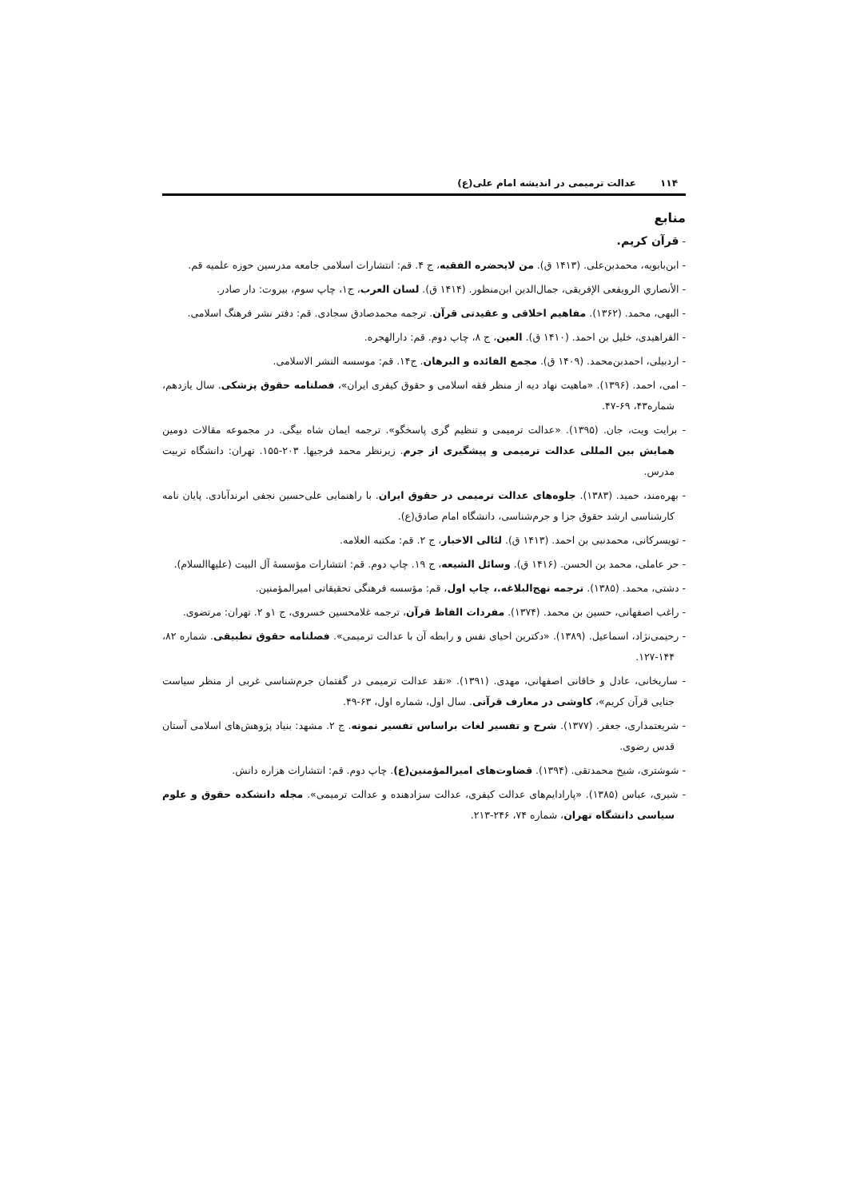۱۱۴ عدالت ترمیمی در اندیشه امام علی(ع)
منابع
- قرآن کریم.
- ابن‌بابویه، محمدبن‌علی. (۱۴۱۳ ق). من لایحضره الفقیه، ج ۴. قم: انتشارات اسلامی جامعه مدرسین حوزه علمیه قم.
- الأنصاري الرويفعی الإفريقی، جمال‌الدين ابن‌منظور. (۱۴۱۴ ق). لسان العرب، ج۱، چاپ سوم، بیروت: دار صادر.
- البهی، محمد. (۱۳۶۲). مفاهیم اخلاقی و عقیدتی قرآن. ترجمه محمدصادق سجادی. قم: دفتر نشر فرهنگ اسلامی.
- الفراهیدی، خلیل بن احمد. (۱۴۱۰ ق). العین، ج ۸، چاپ دوم. قم: دارالهجره.
- اردبیلی، احمدبن‌محمد. (۱۴۰۹ ق). مجمع الفائده و البرهان. ج۱۴. قم: موسسه النشر الاسلامی.
- امی، احمد. (۱۳۹۶). «ماهیت نهاد دیه از منظر فقه اسلامی و حقوق کیفری ایران»، فصلنامه حقوق پزشکی. سال یازدهم، شماره۴۳، ۶۹-۴۷.
- برایت ویت، جان. (۱۳۹۵). «عدالت ترمیمی و تنظیم گری پاسخگو». ترجمه ایمان شاه بیگی. در مجموعه مقالات دومین همایش بین المللی عدالت ترمیمی و پیشگیری از جرم. زیرنظر محمد فرجیها. ۲۰۳-۱۵۵. تهران: دانشگاه تربیت مدرس.
- بهره‌مند، حمید. (۱۳۸۳). جلوه‌های عدالت ترمیمی در حقوق ایران. با راهنمایی علی‌حسین نجفی ابرندآبادی. پایان نامه کارشناسی ارشد حقوق جزا و جرم‌شناسی، دانشگاه امام صادق(ع).
- تویسرکانی، محمدنبی بن احمد. (۱۴۱۳ ق). لئالی الاخبار، ج ۲. قم: مکتبه العلامه.
- حر عاملی، محمد بن الحسن. (۱۴۱۶ ق). وسائل الشیعه، ج ۱۹. چاپ دوم. قم: انتشارات مؤسسهٔ آل البیت (علیهاالسلام).
- دشتی، محمد. (۱۳۸۵). ترجمه نهج‌البلاغه.، چاپ اول، قم: مؤسسه فرهنگی تحقیقاتی امیرالمؤمنین.
- راغب اصفهانی، حسین بن محمد. (۱۳۷۴). مفردات الفاظ قرآن، ترجمه غلامحسین خسروی، ج ۱و ۲. تهران: مرتضوی.
- رحیمی‌نژاد، اسماعیل. (۱۳۸۹). «دکترین احیای نفس و رابطه آن با عدالت ترمیمی». فصلنامه حقوق تطبیقی. شماره ۸۲، ۱۴۴-۱۲۷.
- ساریخانی، عادل و خاقانی اصفهانی، مهدی. (۱۳۹۱). «نقد عدالت ترمیمی در گفتمان جرم‌شناسی غربی از منظر سیاست جنایی قرآن کریم»، کاوشی در معارف قرآنی. سال اول، شماره اول، ۶۳-۴۹.
- شریعتمداری، جعفر. (۱۳۷۷). شرح و تفسیر لغات براساس تفسیر نمونه. ج ۲. مشهد: بنیاد پژوهش‌های اسلامی آستان قدس رضوی.
- شوشتری، شیخ محمدتقی. (۱۳۹۴). قضاوت‌های امیرالمؤمنین(ع). چاپ دوم. قم: انتشارات هزاره دانش.
- شیری، عباس (۱۳۸۵). «پارادایم‌های عدالت کیفری، عدالت سزادهنده و عدالت ترمیمی». مجله دانشکده حقوق و علوم سیاسی دانشگاه تهران، شماره ۷۴، ۲۴۶-۲۱۳.